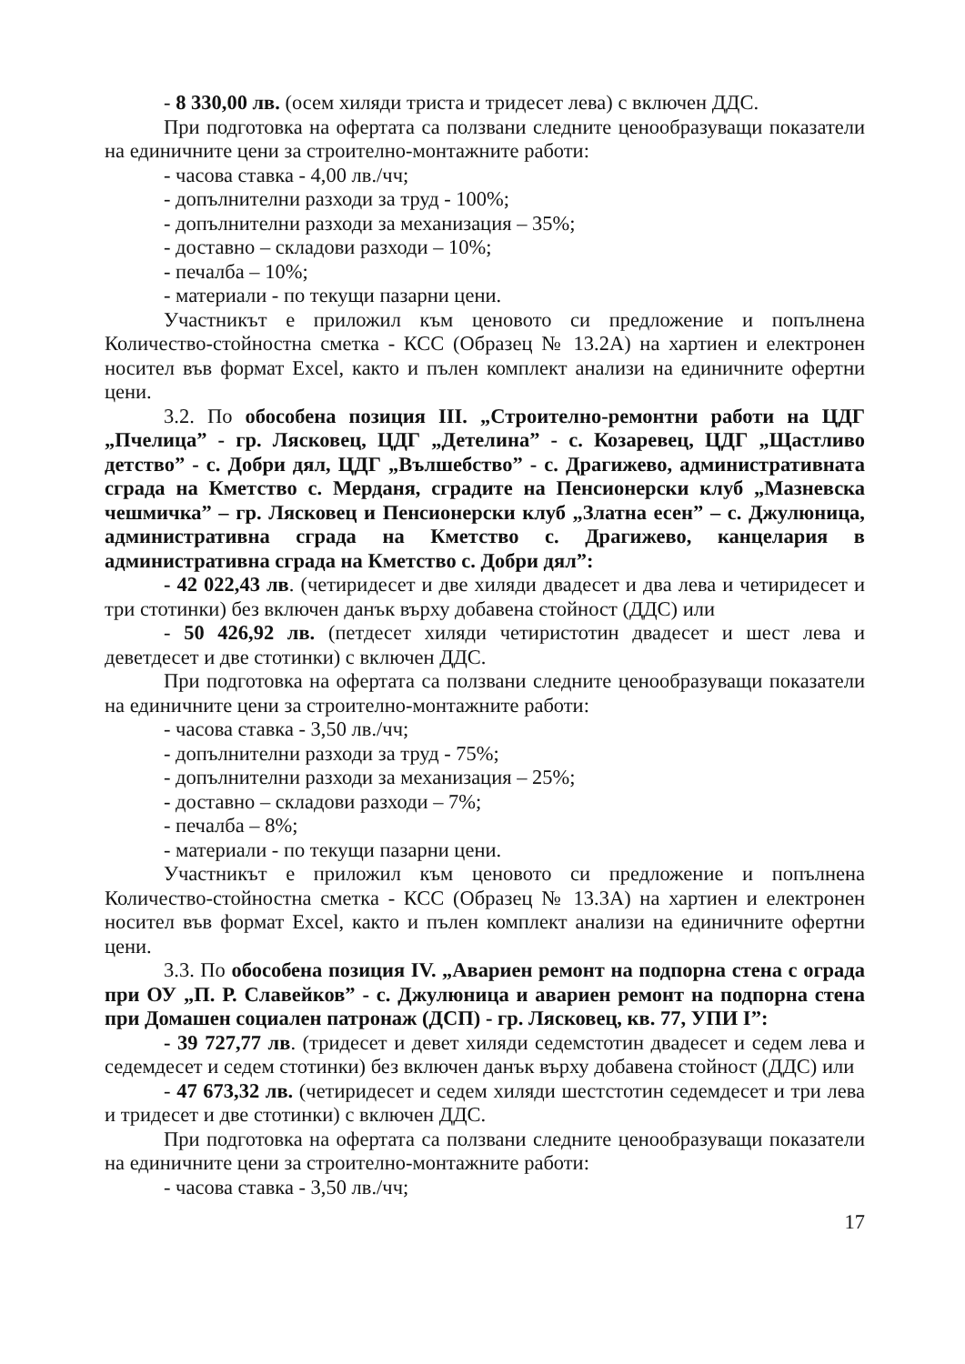- 8 330,00 лв. (осем хиляди триста и тридесет лева) с включен ДДС.
При подготовка на офертата са ползвани следните ценообразуващи показатели на единичните цени за строително-монтажните работи:
- часова ставка - 4,00 лв./чч;
- допълнителни разходи за труд - 100%;
- допълнителни разходи за механизация – 35%;
- доставно – складови разходи – 10%;
- печалба – 10%;
- материали - по текущи пазарни цени.
Участникът е приложил към ценовото си предложение и попълнена Количество-стойностна сметка - КСС (Образец № 13.2А) на хартиен и електронен носител във формат Excel, както и пълен комплект анализи на единичните офертни цени.
3.2. По обособена позиция III. „Строително-ремонтни работи на ЦДГ „Пчелица” - гр. Лясковец, ЦДГ „Детелина” - с. Козаревец, ЦДГ „Щастливо детство” - с. Добри дял, ЦДГ „Вълшебство” - с. Драгижево, административната сграда на Кметство с. Мерданя, сградите на Пенсионерски клуб „Мазневска чешмичка” – гр. Лясковец и Пенсионерски клуб „Златна есен” – с. Джулюница, административна сграда на Кметство с. Драгижево, канцелария в административна сграда на Кметство с. Добри дял”:
- 42 022,43 лв. (четиридесет и две хиляди двадесет и два лева и четиридесет и три стотинки) без включен данък върху добавена стойност (ДДС) или
- 50 426,92 лв. (петдесет хиляди четиристотин двадесет и шест лева и деветдесет и две стотинки) с включен ДДС.
При подготовка на офертата са ползвани следните ценообразуващи показатели на единичните цени за строително-монтажните работи:
- часова ставка - 3,50 лв./чч;
- допълнителни разходи за труд - 75%;
- допълнителни разходи за механизация – 25%;
- доставно – складови разходи – 7%;
- печалба – 8%;
- материали - по текущи пазарни цени.
Участникът е приложил към ценовото си предложение и попълнена Количество-стойностна сметка - КСС (Образец № 13.3А) на хартиен и електронен носител във формат Excel, както и пълен комплект анализи на единичните офертни цени.
3.3. По обособена позиция IV. „Авариен ремонт на подпорна стена с ограда при ОУ „П. Р. Славейков” - с. Джулюница и авариен ремонт на подпорна стена при Домашен социален патронаж (ДСП) - гр. Лясковец, кв. 77, УПИ I”:
- 39 727,77 лв. (тридесет и девет хиляди седемстотин двадесет и седем лева и седемдесет и седем стотинки) без включен данък върху добавена стойност (ДДС) или
- 47 673,32 лв. (четиридесет и седем хиляди шестстотин седемдесет и три лева и тридесет и две стотинки) с включен ДДС.
При подготовка на офертата са ползвани следните ценообразуващи показатели на единичните цени за строително-монтажните работи:
- часова ставка - 3,50 лв./чч;
17